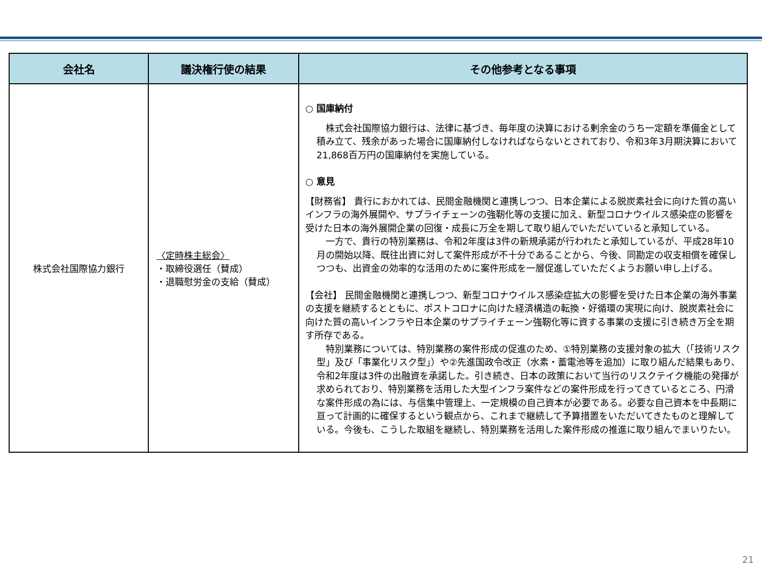| 会社名 | 議決権行使の結果 | その他参考となる事項 |
| --- | --- | --- |
| 株式会社国際協力銀行 | 〈定時株主総会〉 ・取締役選任（賛成） ・退職慰労金の支給（賛成） | ○ 国庫納付 株式会社国際協力銀行は、法律に基づき、毎年度の決算における剰余金のうち一定額を準備金として積み立て、残余があった場合に国庫納付しなければならないとされており、令和3年3月期決算において21,868百万円の国庫納付を実施している。 ○ 意見 【財務省】 貴行におかれては、民間金融機関と連携しつつ、日本企業による脱炭素社会に向けた質の高いインフラの海外展開や、サプライチェーンの強靭化等の支援に加え、新型コロナウイルス感染症の影響を受けた日本の海外展開企業の回復・成長に万全を期して取り組んでいただいていると承知している。 一方で、貴行の特別業務は、令和2年度は3件の新規承諾が行われたと承知しているが、平成28年10月の開始以降、既往出資に対して案件形成が不十分であることから、今後、同勘定の収支相償を確保しつつも、出資金の効率的な活用のために案件形成を一層促進していただくようお願い申し上げる。 【会社】 民間金融機関と連携しつつ、新型コロナウイルス感染症拡大の影響を受けた日本企業の海外事業の支援を継続するとともに、ポストコロナに向けた経済構造の転換・好循環の実現に向け、脱炭素社会に向けた質の高いインフラや日本企業のサプライチェーン強靭化等に資する事業の支援に引き続き万全を期す所存である。 特別業務については、特別業務の案件形成の促進のため、①特別業務の支援対象の拡大（「技術リスク型」及び「事業化リスク型」）や②先進国政令改正（水素・蓄電池等を追加）に取り組んだ結果もあり、令和2年度は3件の出融資を承諾した。引き続き、日本の政策において当行のリスクテイク機能の発揮が求められており、特別業務を活用した大型インフラ案件などの案件形成を行ってきているところ、円滑な案件形成の為には、与信集中管理上、一定規模の自己資本が必要である。必要な自己資本を中長期に亘って計画的に確保するという観点から、これまで継続して予算措置をいただいてきたものと理解している。今後も、こうした取組を継続し、特別業務を活用した案件形成の推進に取り組んでまいりたい。 |
21